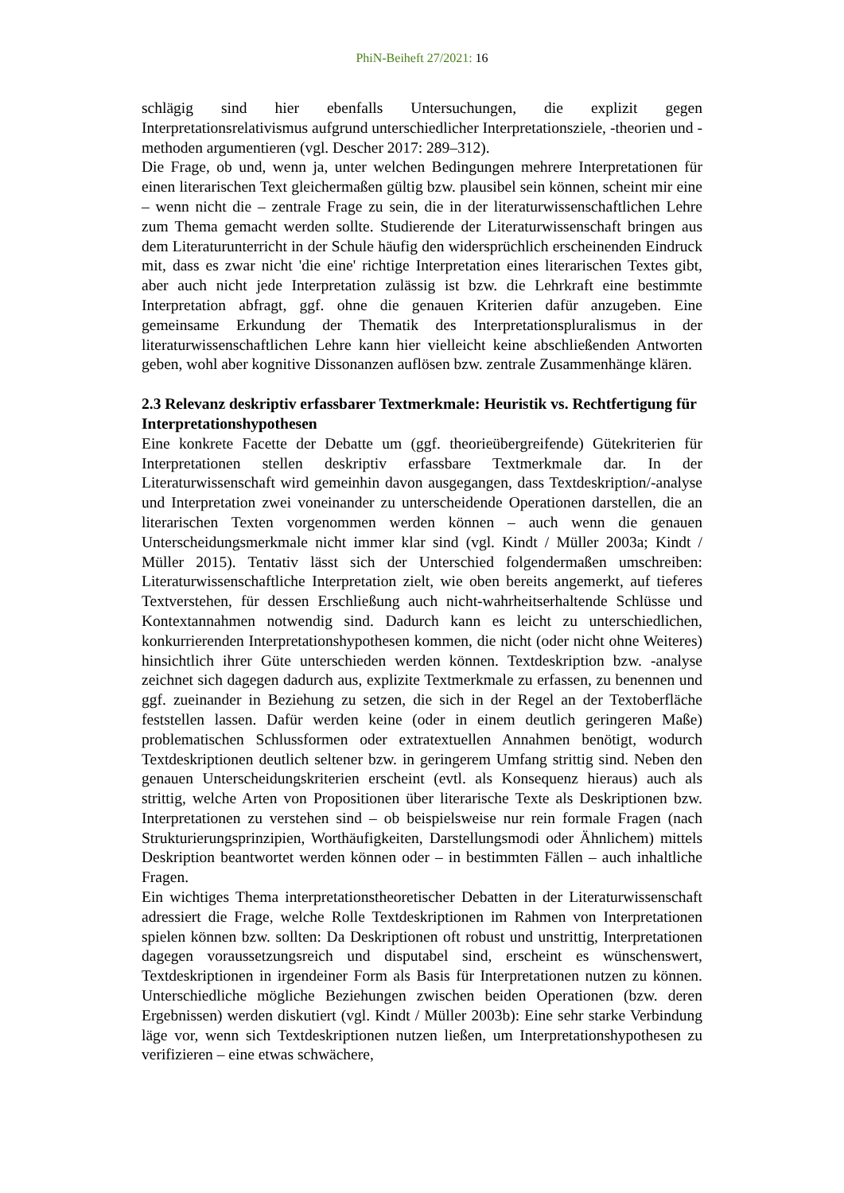PhiN-Beiheft 27/2021: 16
schlägig sind hier ebenfalls Untersuchungen, die explizit gegen Interpretationsrela­tivismus aufgrund unterschiedlicher Interpretationsziele, -theorien und -methoden argumentieren (vgl. Descher 2017: 289–312).
Die Frage, ob und, wenn ja, unter welchen Bedingungen mehrere Interpretationen für einen literarischen Text gleichermaßen gültig bzw. plausibel sein können, scheint mir eine – wenn nicht die – zentrale Frage zu sein, die in der literaturwis­senschaftlichen Lehre zum Thema gemacht werden sollte. Studierende der Litera­turwissenschaft bringen aus dem Literaturunterricht in der Schule häufig den wi­dersprüchlich erscheinenden Eindruck mit, dass es zwar nicht 'die eine' richtige In­terpretation eines literarischen Textes gibt, aber auch nicht jede Interpretation zu­lässig ist bzw. die Lehrkraft eine bestimmte Interpretation abfragt, ggf. ohne die genauen Kriterien dafür anzugeben. Eine gemeinsame Erkundung der Thematik des Interpretationspluralismus in der literaturwissenschaftlichen Lehre kann hier viel­leicht keine abschließenden Antworten geben, wohl aber kognitive Dissonanzen auflösen bzw. zentrale Zusammenhänge klären.
2.3 Relevanz deskriptiv erfassbarer Textmerkmale: Heuristik vs. Rechtferti­gung für Interpretationshypothesen
Eine konkrete Facette der Debatte um (ggf. theorieübergreifende) Gütekriterien für Interpretationen stellen deskriptiv erfassbare Textmerkmale dar. In der Literatur­wissenschaft wird gemeinhin davon ausgegangen, dass Textdeskription/-analyse und Interpretation zwei voneinander zu unterscheidende Operationen darstellen, die an literarischen Texten vorgenommen werden können – auch wenn die genauen Unterscheidungsmerkmale nicht immer klar sind (vgl. Kindt / Müller 2003a; Kindt / Müller 2015). Tentativ lässt sich der Unterschied folgendermaßen umschreiben: Literaturwissenschaftliche Interpretation zielt, wie oben bereits angemerkt, auf tie­feres Textverstehen, für dessen Erschließung auch nicht-wahrheitserhaltende Schlüsse und Kontextannahmen notwendig sind. Dadurch kann es leicht zu unter­schiedlichen, konkurrierenden Interpretationshypothesen kommen, die nicht (oder nicht ohne Weiteres) hinsichtlich ihrer Güte unterschieden werden können. Text­deskription bzw. -analyse zeichnet sich dagegen dadurch aus, explizite Textmerk­male zu erfassen, zu benennen und ggf. zueinander in Beziehung zu setzen, die sich in der Regel an der Textoberfläche feststellen lassen. Dafür werden keine (oder in einem deutlich geringeren Maße) problematischen Schlussformen oder extratextu­ellen Annahmen benötigt, wodurch Textdeskriptionen deutlich seltener bzw. in ge­ringerem Umfang strittig sind. Neben den genauen Unterscheidungskriterien er­scheint (evtl. als Konsequenz hieraus) auch als strittig, welche Arten von Proposi­tionen über literarische Texte als Deskriptionen bzw. Interpretationen zu verstehen sind – ob beispielsweise nur rein formale Fragen (nach Strukturierungsprinzipien, Worthäufigkeiten, Darstellungsmodi oder Ähnlichem) mittels Deskription beant­wortet werden können oder – in bestimmten Fällen – auch inhaltliche Fragen.
Ein wichtiges Thema interpretationstheoretischer Debatten in der Literaturwissen­schaft adressiert die Frage, welche Rolle Textdeskriptionen im Rahmen von Inter­pretationen spielen können bzw. sollten: Da Deskriptionen oft robust und unstrittig, Interpretationen dagegen voraussetzungsreich und disputabel sind, erscheint es wünschenswert, Textdeskriptionen in irgendeiner Form als Basis für Interpretatio­nen nutzen zu können. Unterschiedliche mögliche Beziehungen zwischen beiden Operationen (bzw. deren Ergebnissen) werden diskutiert (vgl. Kindt / Müller 2003b): Eine sehr starke Verbindung läge vor, wenn sich Textdeskriptionen nutzen ließen, um Interpretationshypothesen zu verifizieren – eine etwas schwächere,